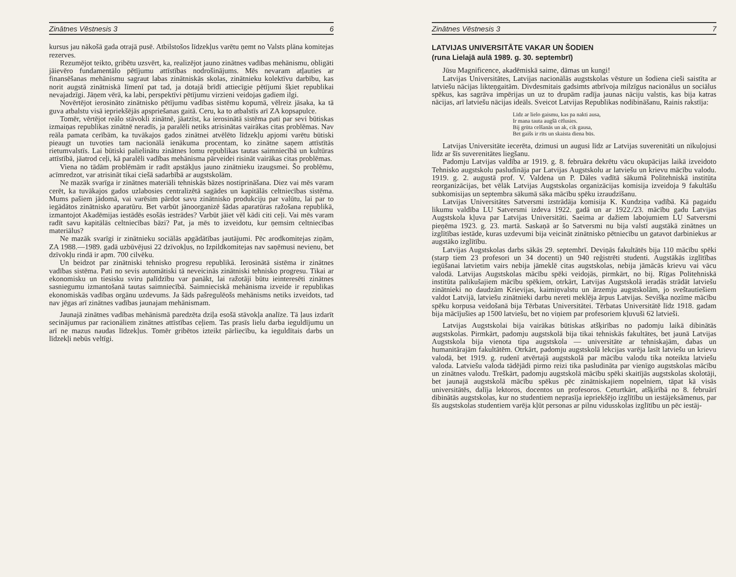Zinātnes Vēstnesis 3 6
kursus jau nākošā gada otrajā pusē. Atbilstošos līdzekļus varētu ņemt no Valsts plāna komitejas rezerves.
Rezumējot teikto, gribētu uzsvērt, ka, realizējot jauno zinātnes vadības mehānismu, obligāti jāievēro fundamentālo pētījumu attīstības nodrošinājums. Mēs nevaram atļauties ar finansēšanas mehānismu sagraut labas zinātniskās skolas, zinātnieku kolektīvu darbību, kas norit augstā zinātniskā līmenī pat tad, ja dotajā brīdī attiecīgie pētījumi šķiet republikai nevajadzīgi. Jāņem vērā, ka labi, perspektīvi pētījumu virzieni veidojas gadiem ilgi.
Novērtējot ierosināto zinātnisko pētījumu vadības sistēmu kopumā, vēlreiz jāsaka, ka tā guva atbalstu visā iepriekšējās apspriešanas gaitā. Ceru, ka to atbalstīs arī ZA kopsapulce.
Tomēr, vērtējot reālo stāvokli zinātnē, jāatzīst, ka ierosinātā sistēma pati par sevi būtiskas izmaiņas republikas zinātnē neradīs, ja paralēli netiks atrisinātas vairākas citas problēmas. Nav reāla pamata cerībām, ka tuvākajos gados zinātnei atvēlēto līdzekļu apjomi varētu būtiski pieaugt un tuvoties tam nacionālā ienākuma procentam, ko zinātne saņem attīstītās rietumvalstīs. Lai būtiski palielinātu zinātnes lomu republikas tautas saimniecībā un kultūras attīstībā, jāatrod ceļi, kā paralēli vadības mehānisma pārveidei risināt vairākas citas problēmas.
Viena no tādām problēmām ir radīt apstākļus jauno zinātnieku izaugsmei. Šo problēmu, acīmredzot, var atrisināt tikai ciešā sadarbībā ar augstskolām.
Ne mazāk svarīga ir zinātnes materiāli tehniskās bāzes nostiprināšana. Diez vai mēs varam cerēt, ka tuvākajos gados uzlabosies centralizētā sagādes un kapitālās celtniecības sistēma. Mums pašiem jādomā, vai varēsim pārdot savu zinātnisko produkciju par valūtu, lai par to iegādātos zinātnisko aparatūru. Bet varbūt jānoorganizē šādas aparatūras ražošana republikā, izmantojot Akadēmijas iestādēs esošās iestrādes? Varbūt jāiet vēl kādi citi ceļi. Vai mēs varam radīt savu kapitālās celtniecības bāzi? Pat, ja mēs to izveidotu, kur ņemsim celtniecības materiālus?
Ne mazāk svarīgi ir zinātnieku sociālās apgādātības jautājumi. Pēc arodkomitejas ziņām, ZA 1988.—1989. gadā uzbūvējusi 22 dzīvokļus, no Izpildkomitejas nav saņēmusi nevienu, bet dzīvokļu rindā ir apm. 700 cilvēku.
Un beidzot par zinātniski tehnisko progresu republikā. Ierosinātā sistēma ir zinātnes vadības sistēma. Pati no sevis automātiski tā neveicinās zinātniski tehnisko progresu. Tikai ar ekonomisku un tiesisku sviru palīdzību var panākt, lai ražotāji būtu ieinteresēti zinātnes sasniegumu izmantošanā tautas saimniecībā. Saimnieciskā mehānisma izveide ir republikas ekonomiskās vadības orgānu uzdevums. Ja šāds pašregulēošs mehānisms netiks izveidots, tad nav jēgas arī zinātnes vadības jaunajam mehānismam.
Jaunajā zinātnes vadības mehānismā paredzēta dziļa esošā stāvokļa analīze. Tā ļaus izdarīt secinājumus par racionāliem zinātnes attīstības ceļiem. Tas prasīs lielu darba ieguldījumu un arī ne mazus naudas līdzekļus. Tomēr gribētos izteikt pārliecību, ka ieguldītais darbs un līdzekļi nebūs veltīgi.
Zinātnes Vēstnesis 3 7
LATVIJAS UNIVERSITĀTE VAKAR UN ŠODIEN
(runa Lielajā aulā 1989. g. 30. septembrī)
Jūsu Magnificence, akadēmiskā saime, dāmas un kungi!
Latvijas Universitātes, Latvijas nacionālās augstskolas vēsture un šodiena cieši saistīta ar latviešu nācijas likteņgaitām. Divdesmitais gadsimts atbrīvoja milzīgus nacionālus un sociālus spēkus, kas sagrāva impērijas un uz to drupām radīja jaunas nāciju valstis, kas bija katras nācijas, arī latviešu nācijas ideāls. Sveicot Latvijas Republikas nodibināšanu, Rainis rakstīja:
Līdz ar lielo gaismu, kas pa nakti ausa,
Ir mana tauta augšā cēlusies.
Bij grūta celšanās un ak, cik gausa,
Bet gaišs ir rīts un skaista diena būs.
Latvijas Universitāte iecerēta, dzimusi un augusi līdz ar Latvijas suverenitāti un nīkuļojusi līdz ar šīs suverenitātes liegšanu.
Padomju Latvijas valdība ar 1919. g. 8. februāra dekrētu vācu okupācijas laikā izveidoto Tehnisko augstskolu pasludināja par Latvijas Augstskolu ar latviešu un krievu mācību valodu. 1919. g. 2. augustā prof. V. Valdena un P. Dāles vadītā sākumā Politehniskā institūta reorganizācijas, bet vēlāk Latvijas Augstskolas organizācijas komisija izveidoja 9 fakultāšu subkomisijas un septembra sākumā sāka mācību spēku izraudzīšanu.
Latvijas Universitātes Satversmi izstrādāja komisija K. Kundziņa vadībā. Kā pagaidu likumu valdība LU Satversmi izdeva 1922. gadā un ar 1922./23. mācību gadu Latvijas Augstskola kļuva par Latvijas Universitāti. Saeima ar dažiem labojumiem LU Satversmi pieņēma 1923. g. 23. martā. Saskaņā ar šo Satversmi nu bija valstī augstākā zinātnes un izglītības iestāde, kuras uzdevumi bija veicināt zinātnisko pētniecību un gatavot darbiniekus ar augstāko izglītību.
Latvijas Augstskolas darbs sākās 29. septembrī. Deviņās fakultātēs bija 110 mācību spēki (starp tiem 23 profesori un 34 docenti) un 940 reģistrēti studenti. Augstākās izglītības iegūšanai latvietim vairs nebija jāmeklē citas augstskolas, nebija jāmācās krievu vai vācu valodā. Latvijas Augstskolas mācību spēki veidojās, pirmkārt, no bij. Rīgas Politehniskā institūta palikušajiem mācību spēkiem, otrkārt, Latvijas Augstskolā ieradās strādāt latviešu zinātnieki no daudzām Krievijas, kaimiņvalstu un ārzemju augstskolām, jo sveštautiešiem valdot Latvijā, latviešu zinātnieki darbu nereti meklēja ārpus Latvijas. Sevišķa nozīme mācību spēku korpusa veidošanā bija Tērbatas Universitātei. Tērbatas Universitātē līdz 1918. gadam bija mācījušies ap 1500 latviešu, bet no viņiem par profesoriem kļuvuši 62 latvieši.
Latvijas Augstskolai bija vairākas būtiskas atšķirības no padomju laikā dibinātās augstskolas. Pirmkārt, padomju augstskolā bija tikai tehniskās fakultātes, bet jaunā Latvijas Augstskola bija vienota tipa augstskola — universitāte ar tehniskajām, dabas un humanitārajām fakultātēm. Otrkārt, padomju augstskolā lekcijas varēja lasīt latviešu un krievu valodā, bet 1919. g. rudenī atvērtajā augstskolā par mācību valodu tika noteikta latviešu valoda. Latviešu valoda tādējādi pirmo reizi tika pasludināta par vienīgo augstskolas mācību un zinātnes valodu. Treškārt, padomju augstskolā mācību spēki skaitījās augstskolas skolotāji, bet jaunajā augstskolā mācību spēkus pēc zinātniskajiem nopelniem, tāpat kā visās universitātēs, dalīja lektoros, docentos un profesoros. Ceturtkārt, atšķirībā no 8. februārī dibinātās augstskolas, kur no studentiem neprasīja iepriekšējo izglītību un iestājeksāmenus, par šīs augstskolas studentiem varēja kļūt personas ar pilnu vidusskolas izglītību un pēc iestāj-